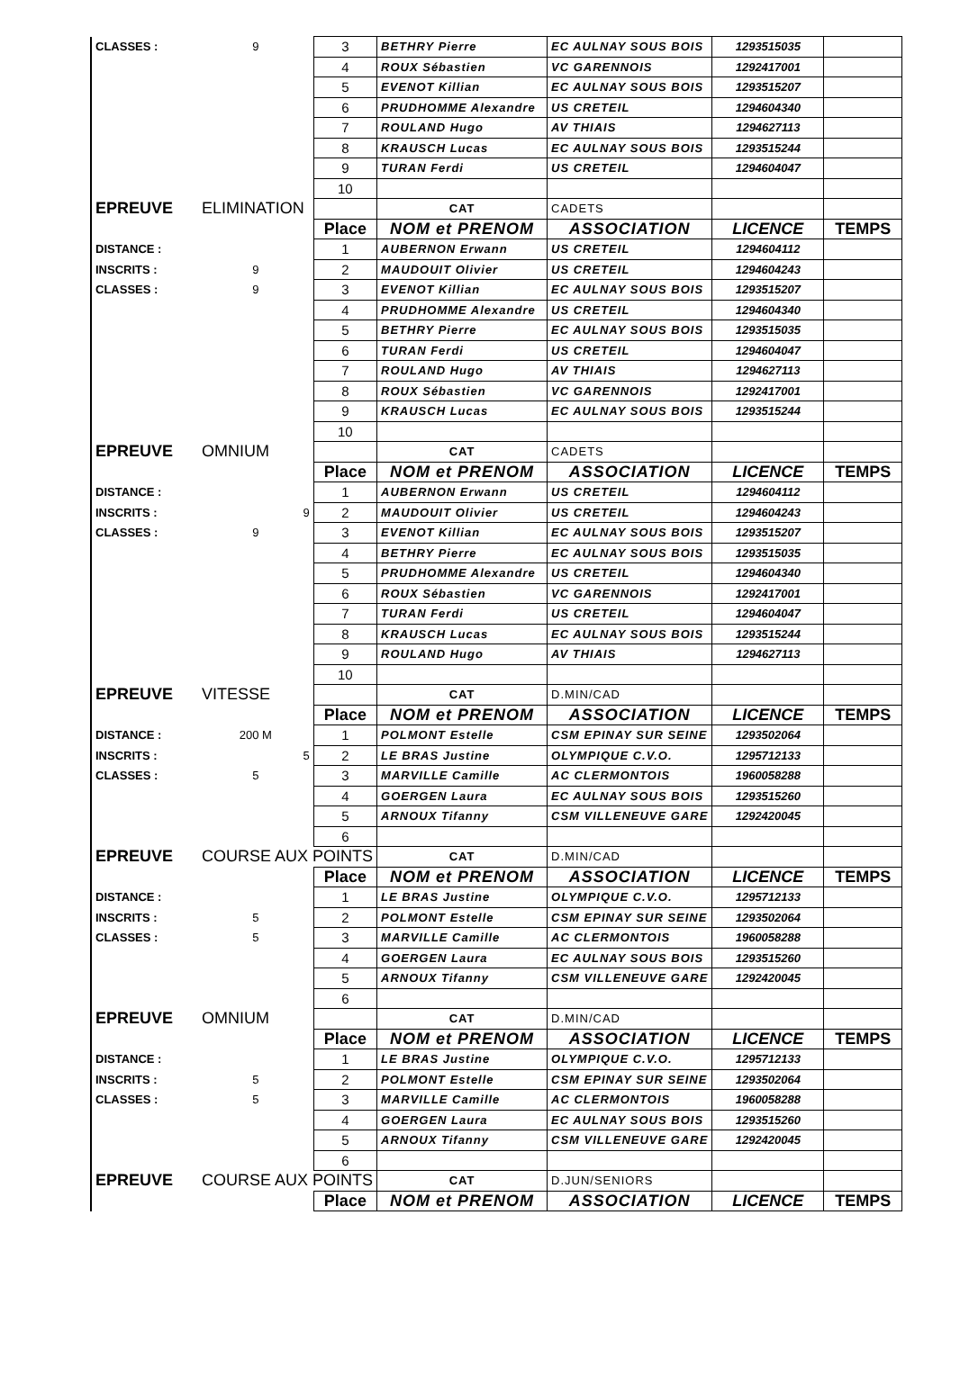| CLASSES : | 9 | 3 | BETHRY Pierre | EC AULNAY SOUS BOIS | 1293515035 | |
| | | 4 | ROUX Sébastien | VC GARENNOIS | 1292417001 | |
| | | 5 | EVENOT Killian | EC AULNAY SOUS BOIS | 1293515207 | |
| | | 6 | PRUDHOMME Alexandre | US CRETEIL | 1294604340 | |
| | | 7 | ROULAND Hugo | AV THIAIS | 1294627113 | |
| | | 8 | KRAUSCH Lucas | EC AULNAY SOUS BOIS | 1293515244 | |
| | | 9 | TURAN Ferdi | US CRETEIL | 1294604047 | |
| | | 10 | | | | |
| EPREUVE | ELIMINATION | | CAT | CADETS | | |
| | | Place | NOM et PRENOM | ASSOCIATION | LICENCE | TEMPS |
| DISTANCE : | | 1 | AUBERNON Erwann | US CRETEIL | 1294604112 | |
| INSCRITS : | 9 | 2 | MAUDOUIT Olivier | US CRETEIL | 1294604243 | |
| CLASSES : | 9 | 3 | EVENOT Killian | EC AULNAY SOUS BOIS | 1293515207 | |
| | | 4 | PRUDHOMME Alexandre | US CRETEIL | 1294604340 | |
| | | 5 | BETHRY Pierre | EC AULNAY SOUS BOIS | 1293515035 | |
| | | 6 | TURAN Ferdi | US CRETEIL | 1294604047 | |
| | | 7 | ROULAND Hugo | AV THIAIS | 1294627113 | |
| | | 8 | ROUX Sébastien | VC GARENNOIS | 1292417001 | |
| | | 9 | KRAUSCH Lucas | EC AULNAY SOUS BOIS | 1293515244 | |
| | | 10 | | | | |
| EPREUVE | OMNIUM | | CAT | CADETS | | |
| | | Place | NOM et PRENOM | ASSOCIATION | LICENCE | TEMPS |
| DISTANCE : | | 1 | AUBERNON Erwann | US CRETEIL | 1294604112 | |
| INSCRITS : | 9 | 2 | MAUDOUIT Olivier | US CRETEIL | 1294604243 | |
| CLASSES : | 9 | 3 | EVENOT Killian | EC AULNAY SOUS BOIS | 1293515207 | |
| | | 4 | BETHRY Pierre | EC AULNAY SOUS BOIS | 1293515035 | |
| | | 5 | PRUDHOMME Alexandre | US CRETEIL | 1294604340 | |
| | | 6 | ROUX Sébastien | VC GARENNOIS | 1292417001 | |
| | | 7 | TURAN Ferdi | US CRETEIL | 1294604047 | |
| | | 8 | KRAUSCH Lucas | EC AULNAY SOUS BOIS | 1293515244 | |
| | | 9 | ROULAND Hugo | AV THIAIS | 1294627113 | |
| | | 10 | | | | |
| EPREUVE | VITESSE | | CAT | D.MIN/CAD | | |
| | | Place | NOM et PRENOM | ASSOCIATION | LICENCE | TEMPS |
| DISTANCE : | 200 M | 1 | POLMONT Estelle | CSM EPINAY SUR SEINE | 1293502064 | |
| INSCRITS : | 5 | 2 | LE BRAS Justine | OLYMPIQUE C.V.O. | 1295712133 | |
| CLASSES : | 5 | 3 | MARVILLE Camille | AC CLERMONTOIS | 1960058288 | |
| | | 4 | GOERGEN Laura | EC AULNAY SOUS BOIS | 1293515260 | |
| | | 5 | ARNOUX Tifanny | CSM VILLENEUVE GARE | 1292420045 | |
| | | 6 | | | | |
| EPREUVE | COURSE AUX POINTS | | CAT | D.MIN/CAD | | |
| | | Place | NOM et PRENOM | ASSOCIATION | LICENCE | TEMPS |
| DISTANCE : | | 1 | LE BRAS Justine | OLYMPIQUE C.V.O. | 1295712133 | |
| INSCRITS : | 5 | 2 | POLMONT Estelle | CSM EPINAY SUR SEINE | 1293502064 | |
| CLASSES : | 5 | 3 | MARVILLE Camille | AC CLERMONTOIS | 1960058288 | |
| | | 4 | GOERGEN Laura | EC AULNAY SOUS BOIS | 1293515260 | |
| | | 5 | ARNOUX Tifanny | CSM VILLENEUVE GARE | 1292420045 | |
| | | 6 | | | | |
| EPREUVE | OMNIUM | | CAT | D.MIN/CAD | | |
| | | Place | NOM et PRENOM | ASSOCIATION | LICENCE | TEMPS |
| DISTANCE : | | 1 | LE BRAS Justine | OLYMPIQUE C.V.O. | 1295712133 | |
| INSCRITS : | 5 | 2 | POLMONT Estelle | CSM EPINAY SUR SEINE | 1293502064 | |
| CLASSES : | 5 | 3 | MARVILLE Camille | AC CLERMONTOIS | 1960058288 | |
| | | 4 | GOERGEN Laura | EC AULNAY SOUS BOIS | 1293515260 | |
| | | 5 | ARNOUX Tifanny | CSM VILLENEUVE GARE | 1292420045 | |
| | | 6 | | | | |
| EPREUVE | COURSE AUX POINTS | | CAT | D.JUN/SENIORS | | |
| | | Place | NOM et PRENOM | ASSOCIATION | LICENCE | TEMPS |